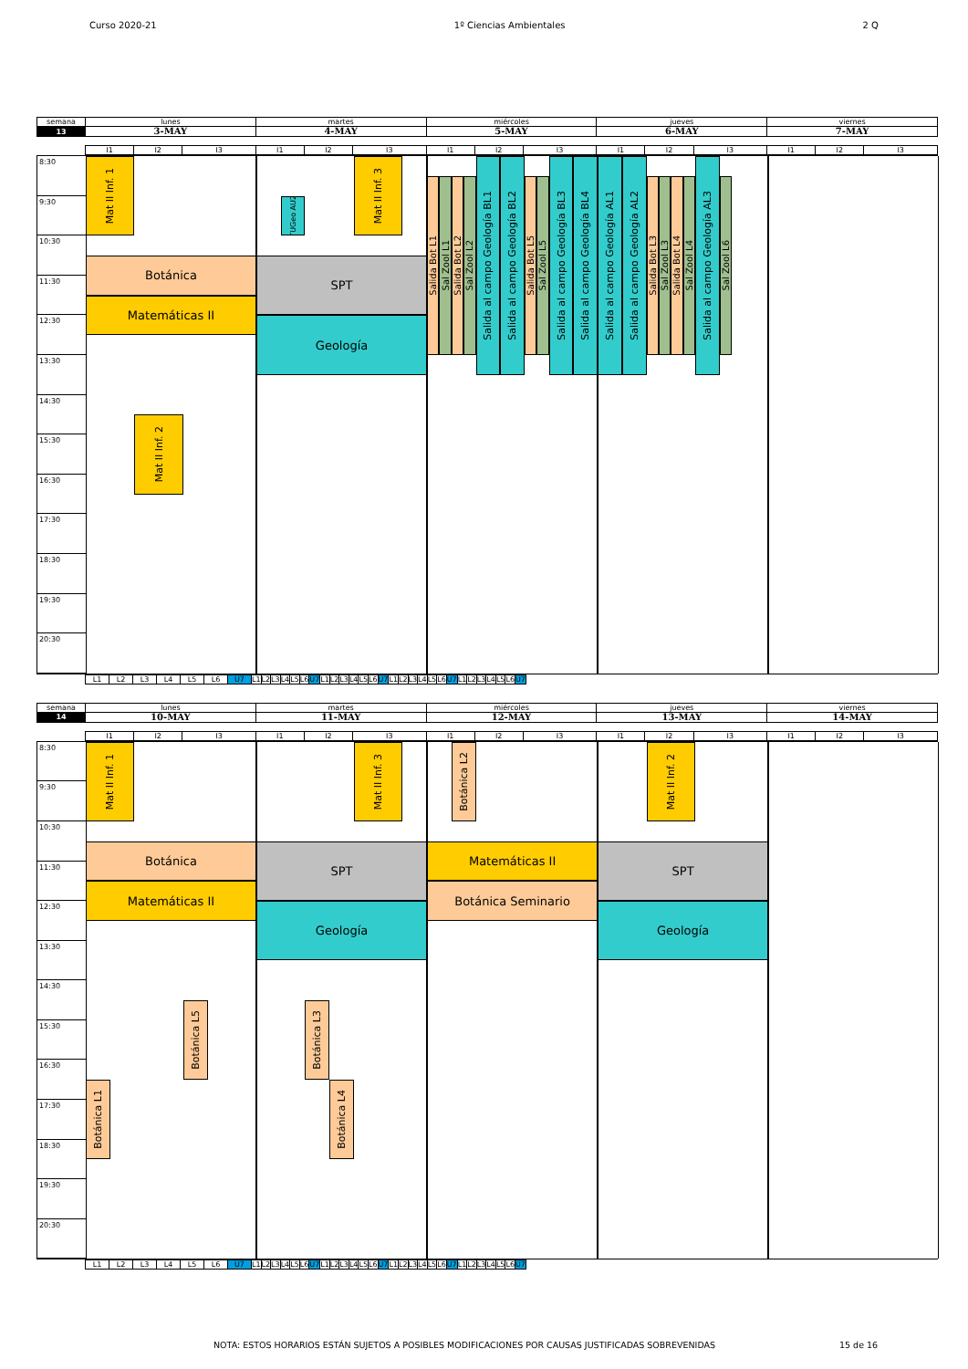Curso 2020-21 1º Ciencias Ambientales 2 Q
| semana | lunes | martes | miércoles | jueves | viernes |
| 13 | 3-MAY | 4-MAY | 5-MAY | 6-MAY | 7-MAY |
| I1 | I2 | I3 | I1 | I2 | I3 | I1 | I2 | I3 | I1 | I2 | I3 | I1 | I2 | I3 |
8:30
9:30
10:30
11:30
12:30
13:30
14:30
15:30
16:30
17:30
18:30
19:30
20:30
Mat II Inf. 1
Botánica
Matemáticas II
Mat II Inf. 2
TUGeo AU2
Mat II Inf. 3
SPT
Geología
Salida Bot L1
Sal Zool L1
Salida Bot L2
Sal Zool L2
Salida al campo Geología BL1
Salida al campo Geología BL2
Salida Bot L5
Sal Zool L5
Salida al campo Geología BL3
Salida al campo Geología BL4
Salida al campo Geología AL1
Salida al campo Geología AL2
Salida Bot L3
Sal Zool L3
Salida Bot L4
Sal Zool L4
Salida al campo Geología AL3
Sal Zool L6
| L1 | L2 | L3 | L4 | L5 | L6 | U7 | L1 | L2 | L3 | L4 | L5 | L6 | U7 | L1 | L2 | L3 | L4 | L5 | L6 | U7 | L1 | L2 | L3 | L4 | L5 | L6 | U7 | L1 | L2 | L3 | L4 | L5 | L6 | U7 |
| semana | lunes | martes | miércoles | jueves | viernes |
| 14 | 10-MAY | 11-MAY | 12-MAY | 13-MAY | 14-MAY |
| I1 | I2 | I3 | I1 | I2 | I3 | I1 | I2 | I3 | I1 | I2 | I3 | I1 | I2 | I3 |
8:30
9:30
10:30
11:30
12:30
13:30
14:30
15:30
16:30
17:30
18:30
19:30
20:30
Mat II Inf. 1
Botánica
Matemáticas II
Botánica L5
Botánica L1
Mat II Inf. 3
SPT
Geología
Botánica L3
Botánica L4
Botánica L2
Matemáticas II
Botánica Seminario
Mat II Inf. 2
SPT
Geología
| L1 | L2 | L3 | L4 | L5 | L6 | U7 | L1 | L2 | L3 | L4 | L5 | L6 | U7 | L1 | L2 | L3 | L4 | L5 | L6 | U7 | L1 | L2 | L3 | L4 | L5 | L6 | U7 | L1 | L2 | L3 | L4 | L5 | L6 | U7 |
NOTA: ESTOS HORARIOS ESTÁN SUJETOS A POSIBLES MODIFICACIONES POR CAUSAS JUSTIFICADAS SOBREVENIDAS
15 de 16